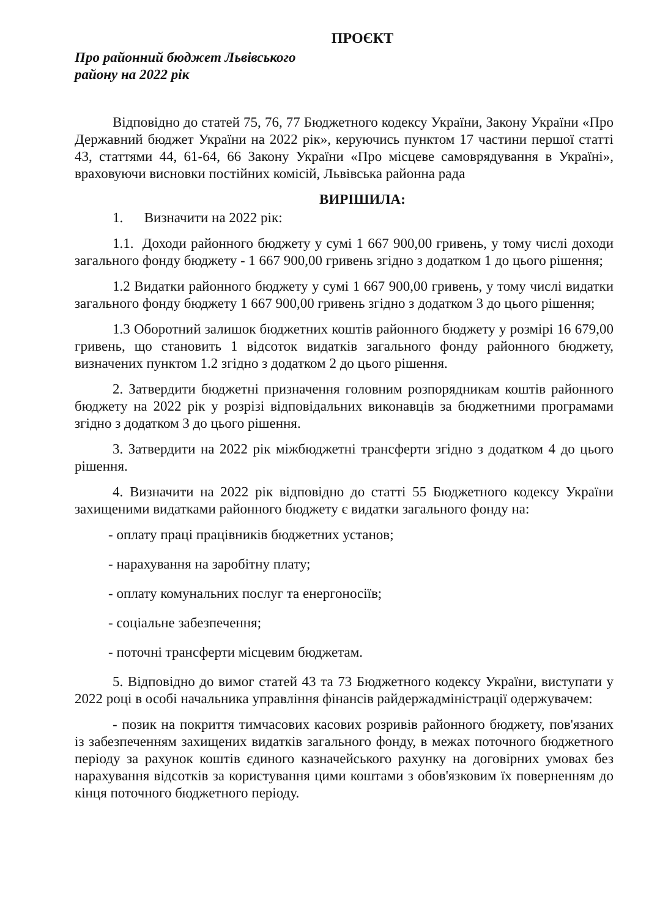ПРОЄКТ
Про районний бюджет Львівського
району на 2022 рік
Відповідно до статей 75, 76, 77 Бюджетного кодексу України, Закону України «Про Державний бюджет України на 2022 рік», керуючись пунктом 17 частини першої статті 43, статтями 44, 61-64, 66 Закону України «Про місцеве самоврядування в Україні», враховуючи висновки постійних комісій, Львівська районна рада
ВИРІШИЛА:
1. Визначити на 2022 рік:
1.1. Доходи районного бюджету у сумі 1 667 900,00 гривень, у тому числі доходи загального фонду бюджету - 1 667 900,00 гривень згідно з додатком 1 до цього рішення;
1.2 Видатки районного бюджету у сумі 1 667 900,00 гривень, у тому числі видатки загального фонду бюджету 1 667 900,00 гривень згідно з додатком 3 до цього рішення;
1.3 Оборотний залишок бюджетних коштів районного бюджету у розмірі 16 679,00 гривень, що становить 1 відсоток видатків загального фонду районного бюджету, визначених пунктом 1.2 згідно з додатком 2 до цього рішення.
2. Затвердити бюджетні призначення головним розпорядникам коштів районного бюджету на 2022 рік у розрізі відповідальних виконавців за бюджетними програмами згідно з додатком 3 до цього рішення.
3. Затвердити на 2022 рік міжбюджетні трансферти згідно з додатком 4 до цього рішення.
4. Визначити на 2022 рік відповідно до статті 55 Бюджетного кодексу України захищеними видатками районного бюджету є видатки загального фонду на:
- оплату праці працівників бюджетних установ;
- нарахування на заробітну плату;
- оплату комунальних послуг та енергоносіїв;
- соціальне забезпечення;
- поточні трансферти місцевим бюджетам.
5. Відповідно до вимог статей 43 та 73 Бюджетного кодексу України, виступати у 2022 році в особі начальника управління фінансів райдержадміністрації одержувачем:
- позик на покриття тимчасових касових розривів районного бюджету, пов'язаних із забезпеченням захищених видатків загального фонду, в межах поточного бюджетного періоду за рахунок коштів єдиного казначейського рахунку на договірних умовах без нарахування відсотків за користування цими коштами з обов'язковим їх поверненням до кінця поточного бюджетного періоду.